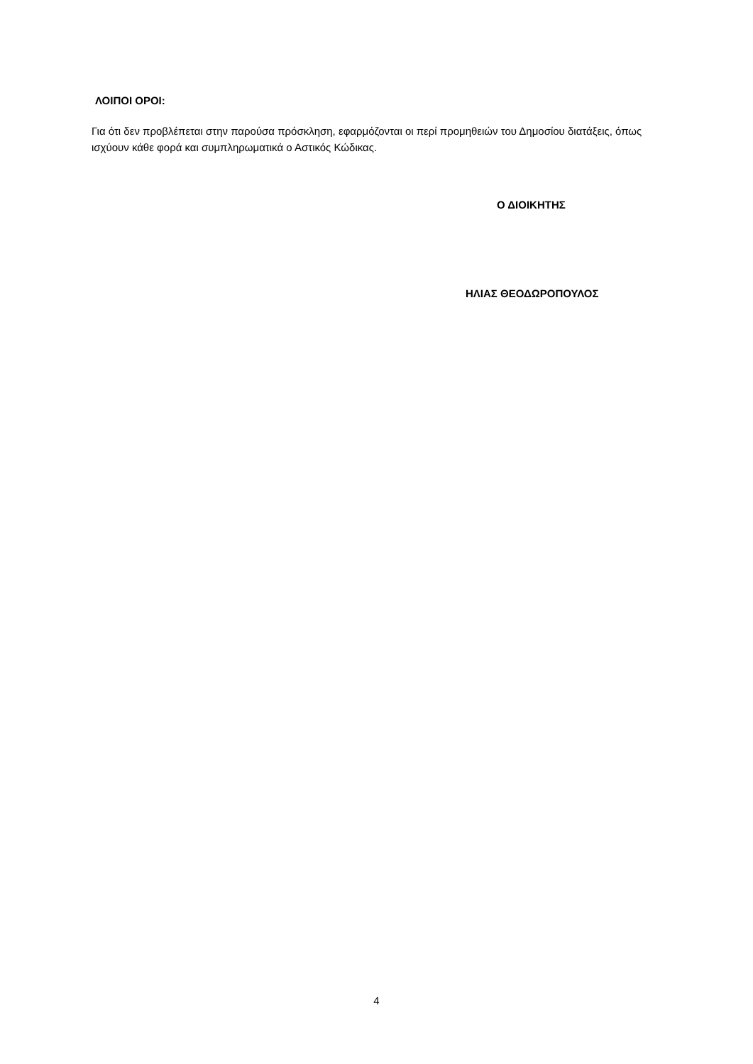ΛΟΙΠΟΙ ΟΡΟΙ:
Για ότι δεν προβλέπεται στην παρούσα πρόσκληση, εφαρμόζονται οι περί προμηθειών του Δημοσίου διατάξεις, όπως ισχύουν κάθε φορά και συμπληρωματικά ο Αστικός Κώδικας.
Ο ΔΙΟΙΚΗΤΗΣ
ΗΛΙΑΣ ΘΕΟΔΩΡΟΠΟΥΛΟΣ
4